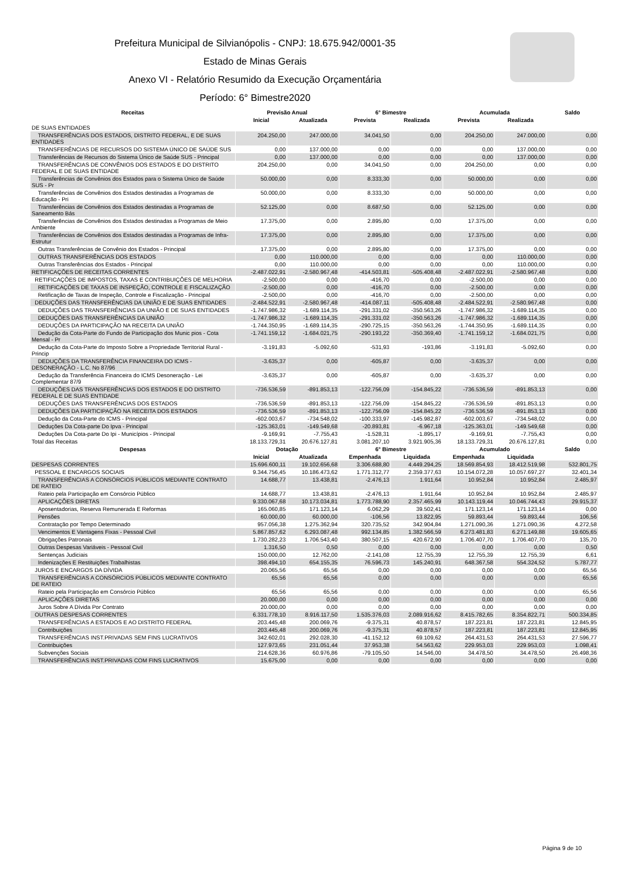Prefeitura Municipal de Silvianópolis - CNPJ: 18.675.942/0001-35
Estado de Minas Gerais
Anexo VI - Relatório Resumido da Execução Orçamentária
Período: 6° Bimestre2020
| Receitas | Previsão Anual | | 6° Bimestre | | Acumulada | | Saldo |
| --- | --- | --- | --- | --- | --- | --- | --- |
| | Inicial | Atualizada | Prevista | Realizada | Prevista | Realizada | |
| DE SUAS ENTIDADES | | | | | | | |
| TRANSFERÊNCIAS DOS ESTADOS, DISTRITO FEDERAL, E DE SUAS ENTIDADES | 204.250,00 | 247.000,00 | 34.041,50 | 0,00 | 204.250,00 | 247.000,00 | 0,00 |
| TRANSFERÊNCIAS DE RECURSOS DO SISTEMA ÚNICO DE SAÚDE SUS | 0,00 | 137.000,00 | 0,00 | 0,00 | 0,00 | 137.000,00 | 0,00 |
| Transferências de Recursos do Sistema Único de Saúde SUS - Principal | 0,00 | 137.000,00 | 0,00 | 0,00 | 0,00 | 137.000,00 | 0,00 |
| TRANSFERÊNCIAS DE CONVÊNIOS DOS ESTADOS E DO DISTRITO FEDERAL E DE SUAS ENTIDADE | 204.250,00 | 0,00 | 34.041,50 | 0,00 | 204.250,00 | 0,00 | 0,00 |
| Transferências de Convênios dos Estados para o Sistema Único de Saúde SUS - Pr | 50.000,00 | 0,00 | 8.333,30 | 0,00 | 50.000,00 | 0,00 | 0,00 |
| Transferências de Convênios dos Estados destinadas a Programas de Educação - Pri | 50.000,00 | 0,00 | 8.333,30 | 0,00 | 50.000,00 | 0,00 | 0,00 |
| Transferências de Convênios dos Estados destinadas a Programas de Saneamento Bás | 52.125,00 | 0,00 | 8.687,50 | 0,00 | 52.125,00 | 0,00 | 0,00 |
| Transferências de Convênios dos Estados destinadas a Programas de Meio Ambiente | 17.375,00 | 0,00 | 2.895,80 | 0,00 | 17.375,00 | 0,00 | 0,00 |
| Transferências de Convênios dos Estados destinadas a Programas de Infra-Estrutur | 17.375,00 | 0,00 | 2.895,80 | 0,00 | 17.375,00 | 0,00 | 0,00 |
| Outras Transferências de Convênio dos Estados - Principal | 17.375,00 | 0,00 | 2.895,80 | 0,00 | 17.375,00 | 0,00 | 0,00 |
| OUTRAS TRANSFERÊNCIAS DOS ESTADOS | 0,00 | 110.000,00 | 0,00 | 0,00 | 0,00 | 110.000,00 | 0,00 |
| Outras Transferências dos Estados - Principal | 0,00 | 110.000,00 | 0,00 | 0,00 | 0,00 | 110.000,00 | 0,00 |
| RETIFICAÇÕES DE RECEITAS CORRENTES | -2.487.022,91 | -2.580.967,48 | -414.503,81 | -505.408,48 | -2.487.022,91 | -2.580.967,48 | 0,00 |
| RETIFICAÇÕES DE IMPOSTOS, TAXAS E CONTRIBUIÇÕES DE MELHORIA | -2.500,00 | 0,00 | -416,70 | 0,00 | -2.500,00 | 0,00 | 0,00 |
| RETIFICAÇÕES DE TAXAS DE INSPEÇÃO, CONTROLE E FISCALIZAÇÃO | -2.500,00 | 0,00 | -416,70 | 0,00 | -2.500,00 | 0,00 | 0,00 |
| Retificação de Taxas de Inspeção, Controle e Fiscalização - Principal | -2.500,00 | 0,00 | -416,70 | 0,00 | -2.500,00 | 0,00 | 0,00 |
| DEDUÇÕES DAS TRANSFERÊNCIAS DA UNIÃO E DE SUAS ENTIDADES | -2.484.522,91 | -2.580.967,48 | -414.087,11 | -505.408,48 | -2.484.522,91 | -2.580.967,48 | 0,00 |
| DEDUÇÕES DAS TRANSFERÊNCIAS DA UNIÃO E DE SUAS ENTIDADES | -1.747.986,32 | -1.689.114,35 | -291.331,02 | -350.563,26 | -1.747.986,32 | -1.689.114,35 | 0,00 |
| DEDUÇÕES DAS TRANSFERÊNCIAS DA UNIÃO | -1.747.986,32 | -1.689.114,35 | -291.331,02 | -350.563,26 | -1.747.986,32 | -1.689.114,35 | 0,00 |
| DEDUÇÕES DA PARTICIPAÇÃO NA RECEITA DA UNIÃO | -1.744.350,95 | -1.689.114,35 | -290.725,15 | -350.563,26 | -1.744.350,95 | -1.689.114,35 | 0,00 |
| Dedução da Cota-Parte do Fundo de Participação dos Munic pios - Cota Mensal - Pr | -1.741.159,12 | -1.684.021,75 | -290.193,22 | -350.369,40 | -1.741.159,12 | -1.684.021,75 | 0,00 |
| Dedução da Cota-Parte do Imposto Sobre a Propriedade Territorial Rural - Princip | -3.191,83 | -5.092,60 | -531,93 | -193,86 | -3.191,83 | -5.092,60 | 0,00 |
| DEDUÇÕES DA TRANSFERÊNCIA FINANCEIRA DO ICMS - DESONERAÇÃO - L.C. No 87/96 | -3.635,37 | 0,00 | -605,87 | 0,00 | -3.635,37 | 0,00 | 0,00 |
| Dedução da Transferência Financeira do ICMS Desoneração - Lei Complementar 87/9 | -3.635,37 | 0,00 | -605,87 | 0,00 | -3.635,37 | 0,00 | 0,00 |
| DEDUÇÕES DAS TRANSFERÊNCIAS DOS ESTADOS E DO DISTRITO FEDERAL E DE SUAS ENTIDADE | -736.536,59 | -891.853,13 | -122.756,09 | -154.845,22 | -736.536,59 | -891.853,13 | 0,00 |
| DEDUÇÕES DAS TRANSFERÊNCIAS DOS ESTADOS | -736.536,59 | -891.853,13 | -122.756,09 | -154.845,22 | -736.536,59 | -891.853,13 | 0,00 |
| DEDUÇÕES DA PARTICIPAÇÃO NA RECEITA DOS ESTADOS | -736.536,59 | -891.853,13 | -122.756,09 | -154.845,22 | -736.536,59 | -891.853,13 | 0,00 |
| Dedução da Cota-Parte do ICMS - Principal | -602.003,67 | -734.548,02 | -100.333,97 | -145.982,87 | -602.003,67 | -734.548,02 | 0,00 |
| Deduções Da Cota-parte Do Ipva - Principal | -125.363,01 | -149.549,68 | -20.893,81 | -6.967,18 | -125.363,01 | -149.549,68 | 0,00 |
| Deduções Da Cota-parte Do Ipi - Municípios - Principal | -9.169,91 | -7.755,43 | -1.528,31 | -1.895,17 | -9.169,91 | -7.755,43 | 0,00 |
| Total das Receitas | 18.133.729,31 | 20.676.127,81 | 3.081.207,10 | 3.921.905,36 | 18.133.729,31 | 20.676.127,81 | 0,00 |
| Despesas | Dotação | | 6° Bimestre | | Acumulado | | Saldo |
| | Inicial | Atualizada | Empenhada | Liquidada | Empenhada | Liquidada | |
| DESPESAS CORRENTES | 15.696.600,11 | 19.102.656,68 | 3.306.688,80 | 4.449.294,25 | 18.569.854,93 | 18.412.519,98 | 532.801,75 |
| PESSOAL E ENCARGOS SOCIAIS | 9.344.756,45 | 10.186.473,62 | 1.771.312,77 | 2.359.377,63 | 10.154.072,28 | 10.057.697,27 | 32.401,34 |
| TRANSFERÊNCIAS A CONSÓRCIOS PÚBLICOS MEDIANTE CONTRATO DE RATEIO | 14.688,77 | 13.438,81 | -2.476,13 | 1.911,64 | 10.952,84 | 10.952,84 | 2.485,97 |
| Rateio pela Participação em Consórcio Público | 14.688,77 | 13.438,81 | -2.476,13 | 1.911,64 | 10.952,84 | 10.952,84 | 2.485,97 |
| APLICAÇÕES DIRETAS | 9.330.067,68 | 10.173.034,81 | 1.773.788,90 | 2.357.465,99 | 10.143.119,44 | 10.046.744,43 | 29.915,37 |
| Aposentadorias, Reserva Remunerada E Reformas | 165.060,85 | 171.123,14 | 6.062,29 | 39.502,41 | 171.123,14 | 171.123,14 | 0,00 |
| Pensões | 60.000,00 | 60.000,00 | -106,56 | 13.822,95 | 59.893,44 | 59.893,44 | 106,56 |
| Contratação por Tempo Determinado | 957.056,38 | 1.275.362,94 | 320.735,52 | 342.904,84 | 1.271.090,36 | 1.271.090,36 | 4.272,58 |
| Vencimentos E Vantagens Fixas - Pessoal Civil | 5.867.857,62 | 6.293.087,48 | 992.134,85 | 1.382.566,59 | 6.273.481,83 | 6.271.149,88 | 19.605,65 |
| Obrigações Patronais | 1.730.282,23 | 1.706.543,40 | 380.507,15 | 420.672,90 | 1.706.407,70 | 1.706.407,70 | 135,70 |
| Outras Despesas Variáveis - Pessoal Civil | 1.316,50 | 0,50 | 0,00 | 0,00 | 0,00 | 0,00 | 0,50 |
| Sentenças Judiciais | 150.000,00 | 12.762,00 | -2.141,08 | 12.755,39 | 12.755,39 | 12.755,39 | 6,61 |
| Indenizações E Restituições Trabalhistas | 398.494,10 | 654.155,35 | 76.596,73 | 145.240,91 | 648.367,58 | 554.324,52 | 5.787,77 |
| JUROS E ENCARGOS DA DÍVIDA | 20.065,56 | 65,56 | 0,00 | 0,00 | 0,00 | 0,00 | 65,56 |
| TRANSFERÊNCIAS A CONSÓRCIOS PÚBLICOS MEDIANTE CONTRATO DE RATEIO | 65,56 | 65,56 | 0,00 | 0,00 | 0,00 | 0,00 | 65,56 |
| Rateio pela Participação em Consórcio Público | 65,56 | 65,56 | 0,00 | 0,00 | 0,00 | 0,00 | 65,56 |
| APLICAÇÕES DIRETAS | 20.000,00 | 0,00 | 0,00 | 0,00 | 0,00 | 0,00 | 0,00 |
| Juros Sobre A Dívida Por Contrato | 20.000,00 | 0,00 | 0,00 | 0,00 | 0,00 | 0,00 | 0,00 |
| OUTRAS DESPESAS CORRENTES | 6.331.778,10 | 8.916.117,50 | 1.535.376,03 | 2.089.916,62 | 8.415.782,65 | 8.354.822,71 | 500.334,85 |
| TRANSFERÊNCIAS A ESTADOS E AO DISTRITO FEDERAL | 203.445,48 | 200.069,76 | -9.375,31 | 40.878,57 | 187.223,81 | 187.223,81 | 12.845,95 |
| Contribuições | 203.445,48 | 200.069,76 | -9.375,31 | 40.878,57 | 187.223,81 | 187.223,81 | 12.845,95 |
| TRANSFERÊNCIAS INST.PRIVADAS SEM FINS LUCRATIVOS | 342.602,01 | 292.028,30 | -41.152,12 | 69.109,62 | 264.431,53 | 264.431,53 | 27.596,77 |
| Contribuições | 127.973,65 | 231.051,44 | 37.953,38 | 54.563,62 | 229.953,03 | 229.953,03 | 1.098,41 |
| Subvenções Sociais | 214.628,36 | 60.976,86 | -79.105,50 | 14.546,00 | 34.478,50 | 34.478,50 | 26.498,36 |
| TRANSFERÊNCIAS INST.PRIVADAS COM FINS LUCRATIVOS | 15.675,00 | 0,00 | 0,00 | 0,00 | 0,00 | 0,00 | 0,00 |
Página 9 de 10